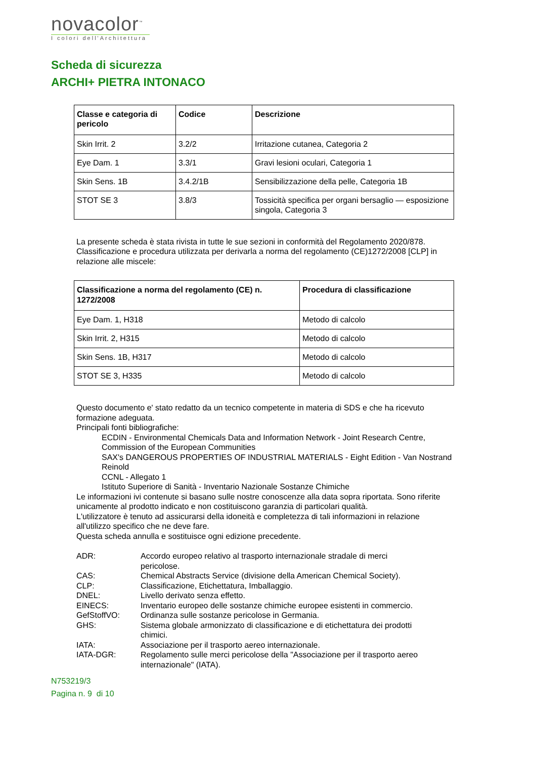novacolor<sup>™</sup>
I colori dell'Architettura
Scheda di sicurezza
ARCHI+ PIETRA INTONACO
| Classe e categoria di pericolo | Codice | Descrizione |
| --- | --- | --- |
| Skin Irrit. 2 | 3.2/2 | Irritazione cutanea, Categoria 2 |
| Eye Dam. 1 | 3.3/1 | Gravi lesioni oculari, Categoria 1 |
| Skin Sens. 1B | 3.4.2/1B | Sensibilizzazione della pelle, Categoria 1B |
| STOT SE 3 | 3.8/3 | Tossicità specifica per organi bersaglio — esposizione singola, Categoria 3 |
La presente scheda è stata rivista in tutte le sue sezioni in conformità del Regolamento 2020/878.
Classificazione e procedura utilizzata per derivarla a norma del regolamento (CE)1272/2008 [CLP] in relazione alle miscele:
| Classificazione a norma del regolamento (CE) n. 1272/2008 | Procedura di classificazione |
| --- | --- |
| Eye Dam. 1, H318 | Metodo di calcolo |
| Skin Irrit. 2, H315 | Metodo di calcolo |
| Skin Sens. 1B, H317 | Metodo di calcolo |
| STOT SE 3, H335 | Metodo di calcolo |
Questo documento e' stato redatto da un tecnico competente in materia di SDS e che ha ricevuto formazione adeguata.
Principali fonti bibliografiche:
ECDIN - Environmental Chemicals Data and Information Network - Joint Research Centre, Commission of the European Communities
SAX's DANGEROUS PROPERTIES OF INDUSTRIAL MATERIALS - Eight Edition - Van Nostrand Reinold
CCNL - Allegato 1
Istituto Superiore di Sanità - Inventario Nazionale Sostanze Chimiche
Le informazioni ivi contenute si basano sulle nostre conoscenze alla data sopra riportata. Sono riferite unicamente al prodotto indicato e non costituiscono garanzia di particolari qualità.
L'utilizzatore è tenuto ad assicurarsi della idoneità e completezza di tali informazioni in relazione all'utilizzo specifico che ne deve fare.
Questa scheda annulla e sostituisce ogni edizione precedente.
ADR:
Accordo europeo relativo al trasporto internazionale stradale di merci pericolose.
CAS:
Chemical Abstracts Service (divisione della American Chemical Society).
CLP:
Classificazione, Etichettatura, Imballaggio.
DNEL:
Livello derivato senza effetto.
EINECS:
Inventario europeo delle sostanze chimiche europee esistenti in commercio.
GefStoffVO:
Ordinanza sulle sostanze pericolose in Germania.
GHS:
Sistema globale armonizzato di classificazione e di etichettatura dei prodotti chimici.
IATA:
Associazione per il trasporto aereo internazionale.
IATA-DGR:
Regolamento sulle merci pericolose della "Associazione per il trasporto aereo internazionale" (IATA).
N753219/3
Pagina n. 9 di 10